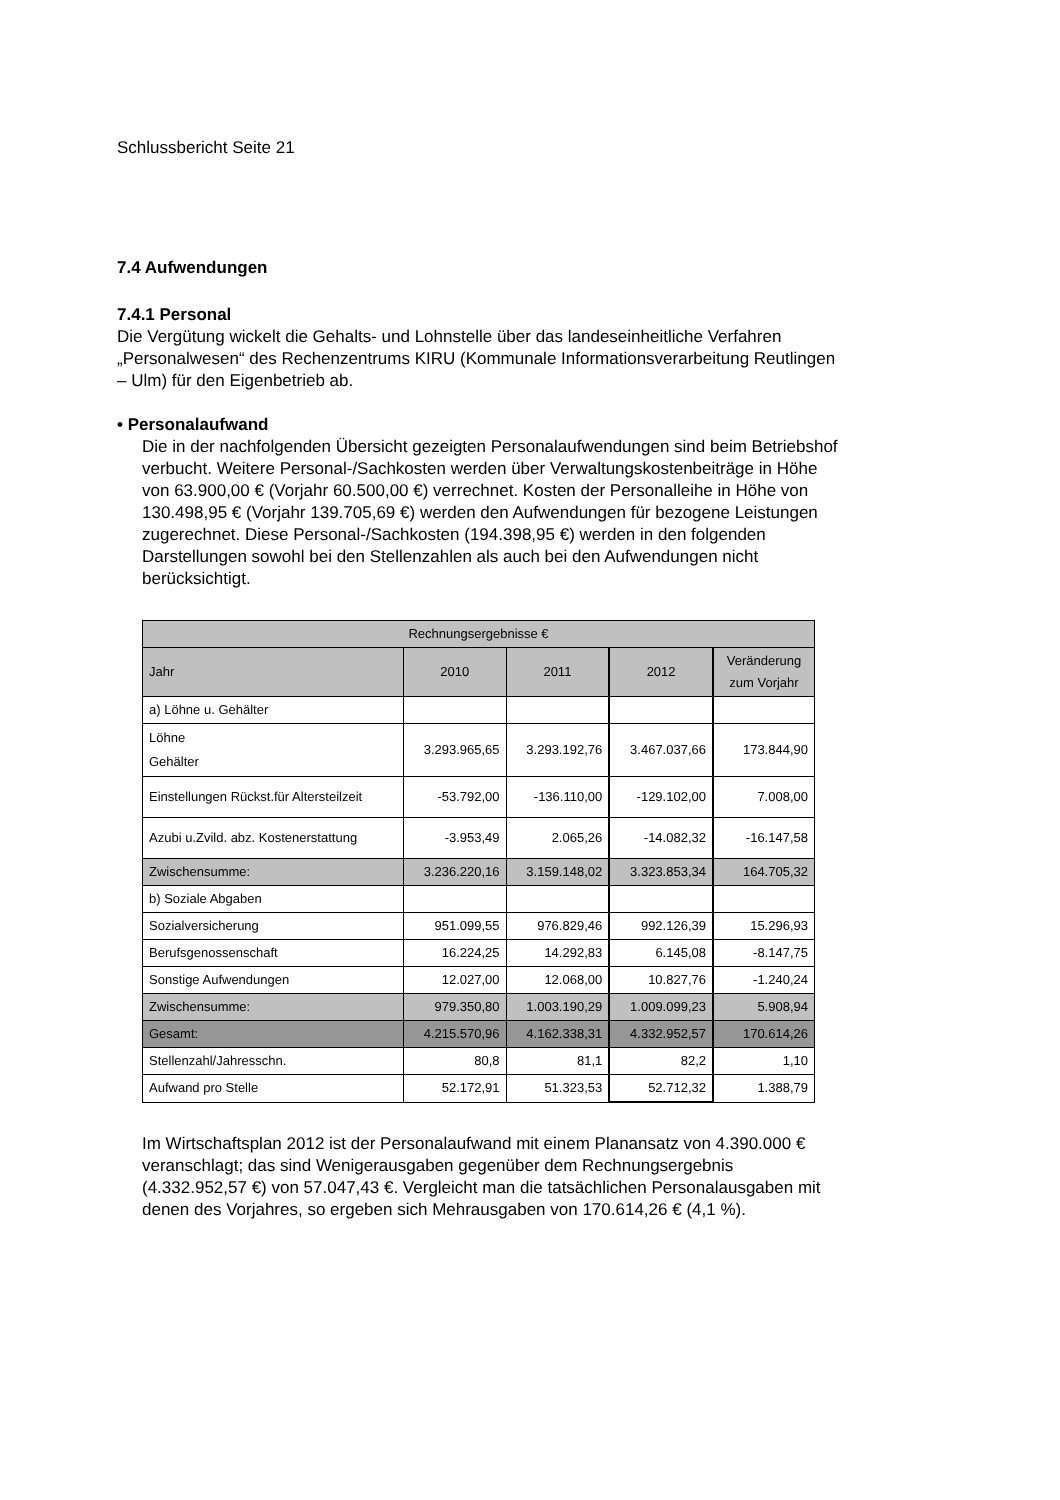Schlussbericht Seite 21
7.4 Aufwendungen
7.4.1 Personal
Die Vergütung wickelt die Gehalts- und Lohnstelle über das landeseinheitliche Verfahren „Personalwesen“ des Rechenzentrums KIRU (Kommunale Informationsverarbeitung Reutlingen – Ulm) für den Eigenbetrieb ab.
• Personalaufwand
Die in der nachfolgenden Übersicht gezeigten Personalaufwendungen sind beim Betriebshof verbucht. Weitere Personal-/Sachkosten werden über Verwaltungskostenbeiträge in Höhe von 63.900,00 € (Vorjahr 60.500,00 €) verrechnet. Kosten der Personalleihe in Höhe von 130.498,95 € (Vorjahr 139.705,69 €) werden den Aufwendungen für bezogene Leistungen zugerechnet. Diese Personal-/Sachkosten (194.398,95 €) werden in den folgenden Darstellungen sowohl bei den Stellenzahlen als auch bei den Aufwendungen nicht berücksichtigt.
| Rechnungsergebnisse € | | | | |
| --- | --- | --- | --- | --- |
| Jahr | 2010 | 2011 | 2012 | Veränderung zum Vorjahr |
| a) Löhne u. Gehälter | | | | |
| Löhne Gehälter | 3.293.965,65 | 3.293.192,76 | 3.467.037,66 | 173.844,90 |
| Einstellungen Rückst.für Altersteilzeit | -53.792,00 | -136.110,00 | -129.102,00 | 7.008,00 |
| Azubi u.Zvild. abz. Kostenerstattung | -3.953,49 | 2.065,26 | -14.082,32 | -16.147,58 |
| Zwischensumme: | 3.236.220,16 | 3.159.148,02 | 3.323.853,34 | 164.705,32 |
| b) Soziale Abgaben | | | | |
| Sozialversicherung | 951.099,55 | 976.829,46 | 992.126,39 | 15.296,93 |
| Berufsgenossenschaft | 16.224,25 | 14.292,83 | 6.145,08 | -8.147,75 |
| Sonstige Aufwendungen | 12.027,00 | 12.068,00 | 10.827,76 | -1.240,24 |
| Zwischensumme: | 979.350,80 | 1.003.190,29 | 1.009.099,23 | 5.908,94 |
| Gesamt: | 4.215.570,96 | 4.162.338,31 | 4.332.952,57 | 170.614,26 |
| Stellenzahl/Jahresschn. | 80,8 | 81,1 | 82,2 | 1,10 |
| Aufwand pro Stelle | 52.172,91 | 51.323,53 | 52.712,32 | 1.388,79 |
Im Wirtschaftsplan 2012 ist der Personalaufwand mit einem Planansatz von 4.390.000 € veranschlagt; das sind Wenigerausgaben gegenüber dem Rechnungsergebnis (4.332.952,57 €) von 57.047,43 €. Vergleicht man die tatsächlichen Personalausgaben mit denen des Vorjahres, so ergeben sich Mehrausgaben von 170.614,26 € (4,1 %).